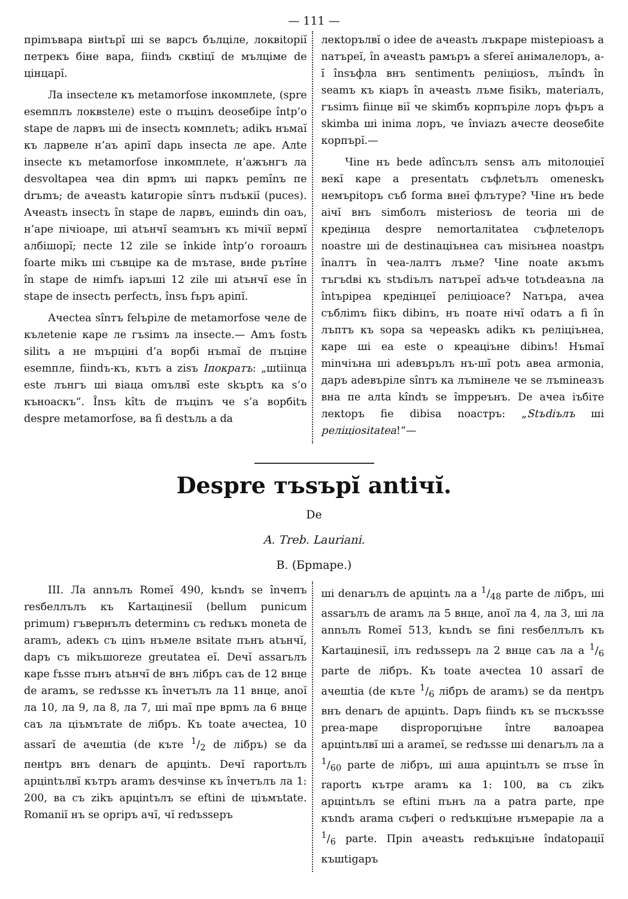— 111 —
прimъвара вiнtърĭ шi se варсъ бълцiле, локвitорiĭ петрекъ бiне вара, fiindъ сквtiцĭ de мълцiме de цiнцарĭ.
Ла insectеле къ metamorfose inкомплеte, (spre esemплъ локвstеле) este о пъцinъ deoseбiре întр’о stаре de ларвъ шi de insectъ комплеtъ; adikъ нъмаĭ къ ларвеле н’аъ арiпĭ dарь insecta ле аре. Алtе insecte къ metamorfose inкомплеte, н’ажънгъ ла desvоltареа чеа din врmъ шi паркъ реmînъ пе drъmъ; de aчеastъ katигорie sînтъ пъdъкiĭ (puces). Ачеastъ insectъ în stаре de ларвъ, eшindъ din оаъ, н’аре пiчiоаре, шi atънчĭ seamънъ къ miчiĭ вермĭ албiшорĭ; песtе 12 zile se înkide întр’о гогоашъ foarte mikъ шi съвцiре ка de mътase, внde рътîне în stаре de нimfъ iаръшi 12 zile шi atънчĭ ese în stаре de insectъ perfectъ, însъ fъръ арiпĭ.
Ачесtea sînтъ felърiле de metamorfose челе de кълеtеnie каре ле гъsimъ ла insecte.— Amъ fostъ silitъ а не mърцiнi d’a ворбi нъmаĭ de пъцiне esemпле, fiindъ-къ, кътъ а zisъ Iпократъ: „шtiinцa este лънгъ шi вiaцa omълвĭ este skърtъ ка s’o къноаскъ“. Însъ kîtъ de пъцinъ че s’а ворбitъ despre metamorfose, ва fi destъль а da
лекtорълвĭ o idee de ачеastъ лъкраре mistерioasъ a naтъреĭ, în ачеastъ рамъръ a sferеĭ анiмалелоръ, а-ĭ însъфла внъ sentimentъ релiцiosъ, лъîndъ în seamъ къ кiаръ în ачеastъ лъме fisikъ, materiaлъ, гъsimъ fiinце вiĭ че skimбъ корпърiле лоръ фъръ а skimba шi inima лоръ, че înviazъ aчесте deoseбite корпърĭ.—
Чine нъ bede adîncълъ sensъ алъ mitолоцiеĭ векĭ каре а presentatъ съфлеtълъ omenеskъ немърitоръ съб forma внеĭ флътуре? Чine нъ bede aiчĭ внъ simболъ misteriosъ de teoria шi de кредiнца despre nemortaлitatea съфлеtелоръ noastre шi de destinaцiънеа саъ misiънеа noastръ înалтъ în чеа-лалтъ лъме? Чine noate акъmъ тъгъdвi къ stъdiълъ naтъреĭ adъче totъdeaъna ла întърiреа кредiнцеĭ релiцiоасе? Naтъра, ачеа съблimъ fiiкъ dibinъ, нъ поате нiчĭ odатъ а fi în лъптъ къ sора sa черeаskъ adikъ къ релiцiънеа, каре шi еа este o креацiъне dibinъ! Нъmаĭ minчiъна шi adeвърълъ нъ-шĭ potъ авеа armonia, даръ adeвърiле sînтъ ка лъmiнеле че se лъmineазъ вна пе алtа kîndъ se împреънъ. De ачеа iъбiте лекtоръ fie dibisa noaстръ: „Stъdiълъ шi релiцiositatea!“—
Despre тъsърĭ antiчĭ.
De
A. Treb. Lauriani.
B. (Брmаре.)
III. Ла annълъ Romеĭ 490, kъndъ se înчепъ resбеллълъ къ Kartaцinesiĭ (bellum punicum primum) гъвернълъ determinъ съ redъкъ moneta de aramъ, adекъ съ цinъ нъмеле вsitate пънъ atънчĭ, dаръ съ mikъшoreze greutatea еĭ. Deчĭ assarълъ каре fъsse пънъ atънчĭ de внъ лiбръ саъ de 12 внце de aramъ, se redъsse къ înчетълъ ла 11 внце, аnоĭ ла 10, ла 9, ла 8, ла 7, шi mаĭ пре врmъ ла 6 внце саъ ла цiъмътate de лiбръ. Къ toate ачесtea, 10 assarĭ de ачешtia (de кътe 1/2 de лiбръ) se da пенtръ внъ denarъ de арцintъ. Deчĭ raportълъ арцintълвĭ кътръ aramъ desчinse къ înчетълъ ла 1: 200, ва съ zikъ арцintълъ se eftini de цiъмъtate. Romaniĭ нъ se opriръ aчĭ, чĭ redъsseръ
шi denarълъ de арцintъ ла а 1/48 parte de лiбръ, шi assarълъ de aramъ ла 5 внце, аnоĭ ла 4, ла 3, шi ла annълъ Romеĭ 513, kъndъ se fini resбеллълъ къ Kartaцinesiĭ, iлъ redъsseръ ла 2 внце саъ ла а 1/6 parte de лiбръ. Къ toate ачесtea 10 assarĭ de ачешtia (de кътe 1/6 лiбръ de aramъ) se da пенtръ внъ denarъ de арцintъ. Dаръ fiindъ къ se пъскъsse preа-mаре disproporцiъне între валоареа арцintълвĭ шi а arameĭ, se redъsse шi denarълъ ла а 1/60 parte de лiбръ, шi аша арцintълъ se пъse în raportъ кътре aramъ ка 1: 100, ва съ zikъ арцintълъ se eftini пънъ ла a patra parte, пре къndъ arama съфеri o redъкцiъне нъмерарiе ла а 1/6 parte. Прin ачеastъ redъкцiъне îndatорацiĭ къшtigаръ